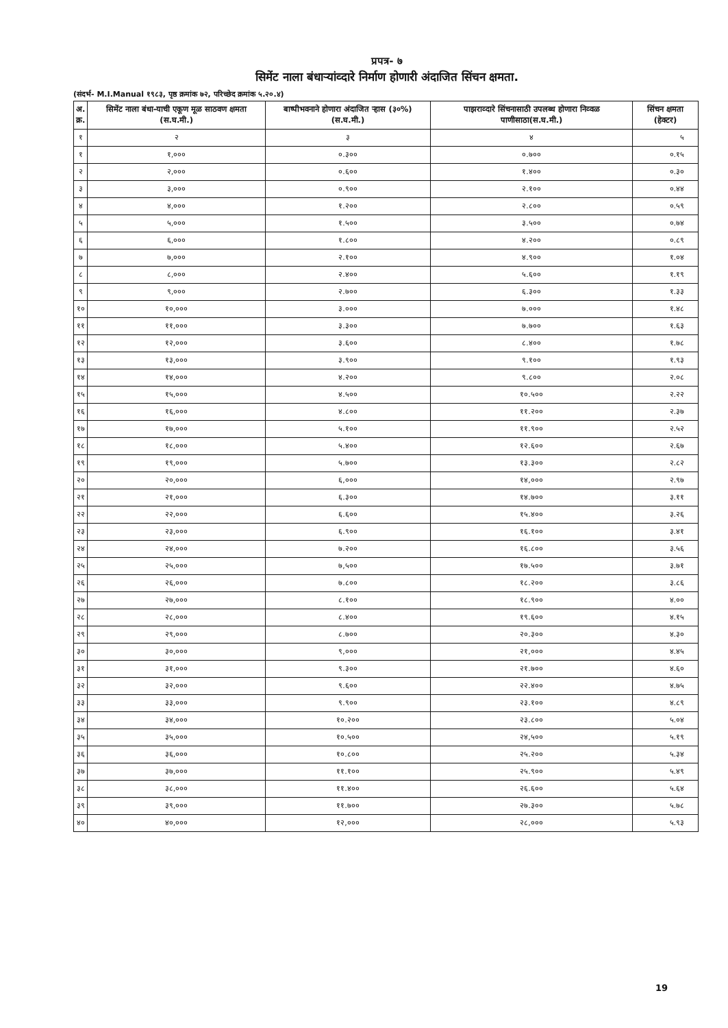प्रपत्र- ७
सिमेंट नाला बंधाऱ्यांव्दारे निर्माण होणारी अंदाजित सिंचन क्षमता.
(संदर्भ- M.I.Manual १९८३, पृष्ठ क्रमांक ७२, परिच्छेद क्रमांक ५.२०.४)
| अ. क्र. | सिमेंट नाला बंधा-याची एकूण मूळ साठवण क्षमता (स.घ.मी.) | बाष्पीभवनाने होणारा अंदाजित ऱ्हास (३०%) (स.घ.मी.) | पाझराव्दारे सिंचनासाठी उपलब्ध होणारा निव्वळ पाणीसाठा(स.घ.मी.) | सिंचन क्षमता (हेक्टर) |
| --- | --- | --- | --- | --- |
| १ | २ | ३ | ४ | ५ |
| १ | १,००० | ०.३०० | ०.७०० | ०.१५ |
| २ | २,००० | ०.६०० | १.४०० | ०.३० |
| ३ | ३,००० | ०.९०० | २.१०० | ०.४४ |
| ४ | ४,००० | १.२०० | २.८०० | ०.५९ |
| ५ | ५,००० | १.५०० | ३.५०० | ०.७४ |
| ६ | ६,००० | १.८०० | ४.२०० | ०.८९ |
| ७ | ७,००० | २.१०० | ४.९०० | १.०४ |
| ८ | ८,००० | २.४०० | ५.६०० | १.१९ |
| ९ | ९,००० | २.७०० | ६.३०० | १.३३ |
| १० | १०,००० | ३.००० | ७.००० | १.४८ |
| ११ | ११,००० | ३.३०० | ७.७०० | १.६३ |
| १२ | १२,००० | ३.६०० | ८.४०० | १.७८ |
| १३ | १३,००० | ३.९०० | ९.१०० | १.९३ |
| १४ | १४,००० | ४.२०० | ९.८०० | २.०८ |
| १५ | १५,००० | ४.५०० | १०.५०० | २.२२ |
| १६ | १६,००० | ४.८०० | ११.२०० | २.३७ |
| १७ | १७,००० | ५.१०० | ११.९०० | २.५२ |
| १८ | १८,००० | ५.४०० | १२.६०० | २.६७ |
| १९ | १९,००० | ५.७०० | १३.३०० | २.८२ |
| २० | २०,००० | ६,००० | १४,००० | २.९७ |
| २१ | २१,००० | ६.३०० | १४.७०० | ३.११ |
| २२ | २२,००० | ६.६०० | १५.४०० | ३.२६ |
| २३ | २३,००० | ६.९०० | १६.१०० | ३.४१ |
| २४ | २४,००० | ७.२०० | १६.८०० | ३.५६ |
| २५ | २५,००० | ७,५०० | १७.५०० | ३.७१ |
| २६ | २६,००० | ७.८०० | १८.२०० | ३.८६ |
| २७ | २७,००० | ८.१०० | १८.९०० | ४.०० |
| २८ | २८,००० | ८.४०० | १९.६०० | ४.१५ |
| २९ | २९,००० | ८.७०० | २०.३०० | ४.३० |
| ३० | ३०,००० | ९,००० | २१,००० | ४.४५ |
| ३१ | ३१,००० | ९.३०० | २१.७०० | ४.६० |
| ३२ | ३२,००० | ९.६०० | २२.४०० | ४.७५ |
| ३३ | ३३,००० | ९.९०० | २३.१०० | ४.८९ |
| ३४ | ३४,००० | १०.२०० | २३.८०० | ५.०४ |
| ३५ | ३५,००० | १०.५०० | २४,५०० | ५.१९ |
| ३६ | ३६,००० | १०.८०० | २५.२०० | ५.३४ |
| ३७ | ३७,००० | ११.१०० | २५.९०० | ५.४९ |
| ३८ | ३८,००० | ११.४०० | २६.६०० | ५.६४ |
| ३९ | ३९,००० | ११.७०० | २७.३०० | ५.७८ |
| ४० | ४०,००० | १२,००० | २८,००० | ५.९३ |
19